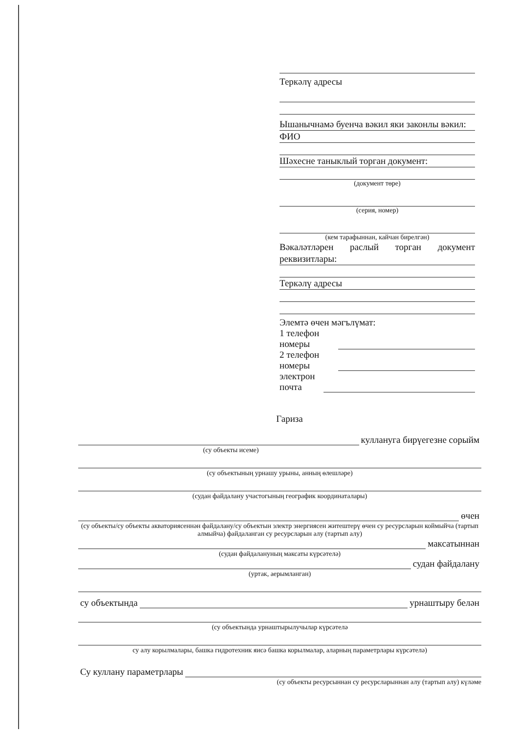Теркәлү адресы
Ышанычнамә буенча вәкил яки законлы вәкил:
ФИО
Шәхесне таныклый торган документ:
(документ төре)
(серия, номер)
(кем тарафыннан, кайчан бирелгән)
Вәкаләтләрен раслый торган документ реквизитлары:
Теркәлү адресы
Элемтә өчен мәгълүмат:
1 телефон номеры
2 телефон номеры
электрон почта
Гариза
куллануга бирүегезне сорыйм
(су объекты исеме)
(су объектының урнашу урыны, анның өлешләре)
(судан файдалану участогының географик координаталары)
өчен
(су объекты/су объекты акваториясеннән файдалану/су объектын электр энергиясен житештерү өчен су ресурсларын коймыйча (тартып алмыйча) файдаланган су ресурсларын алу (тартып алу)
максатыннан
(судан файдалануның максаты күрсәтелә)
судан файдалану
(уртак, аерымланган)
су объектында
урнаштыру белән
(су объектында урнаштырылучылар күрсәтелә
су алу корылмалары, башка гидротехник яисә башка корылмалар, аларның параметрлары күрсәтелә)
Су куллану параметрлары
(су объекты ресурсыннан су ресурсларыннан алу (тартып алу) күләме